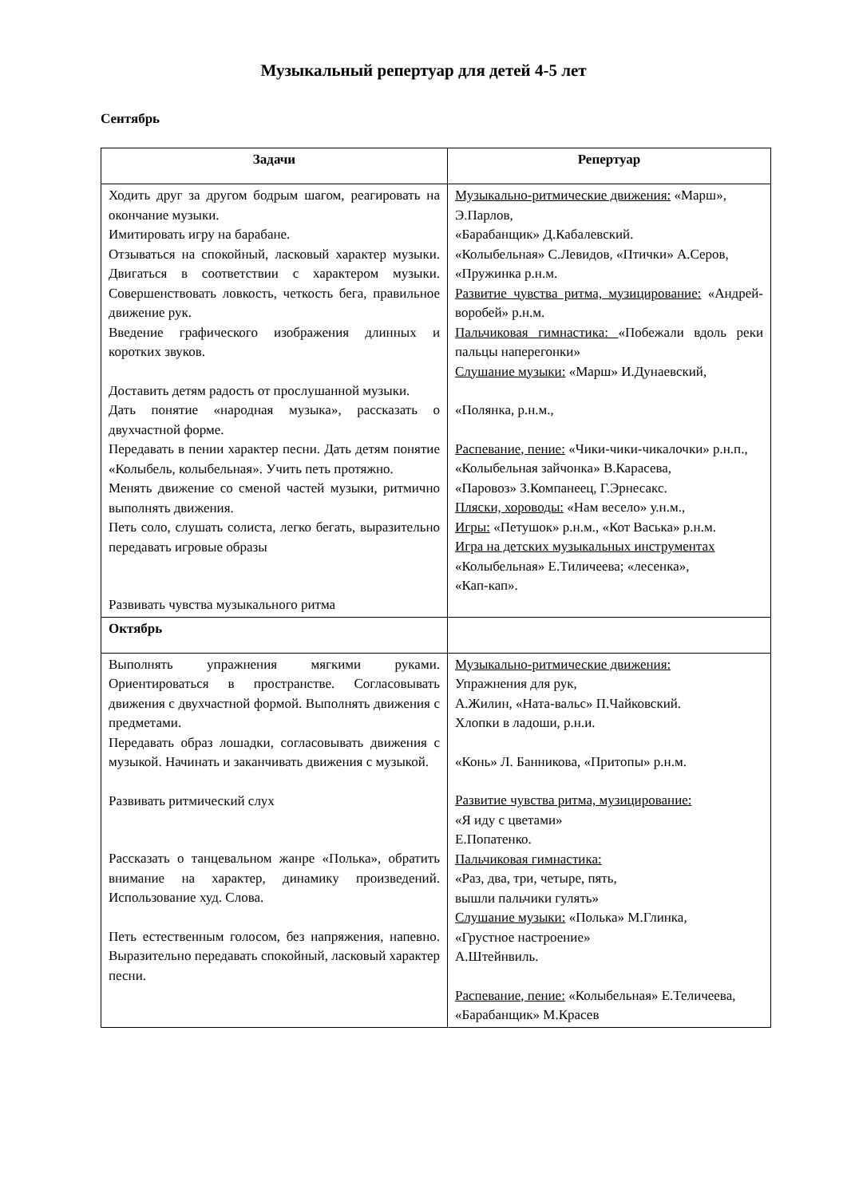Музыкальный репертуар для детей 4-5 лет
Сентябрь
| Задачи | Репертуар |
| --- | --- |
| Ходить друг за другом бодрым шагом, реагировать на окончание музыки. Имитировать игру на барабане. Отзываться на спокойный, ласковый характер музыки. Двигаться в соответствии с характером музыки. Совершенствовать ловкость, четкость бега, правильное движение рук. Введение графического изображения длинных и коротких звуков. Доставить детям радость от прослушанной музыки. Дать понятие «народная музыка», рассказать о двухчастной форме. Передавать в пении характер песни. Дать детям понятие «Колыбель, колыбельная». Учить петь протяжно. Менять движение со сменой частей музыки, ритмично выполнять движения. Петь соло, слушать солиста, легко бегать, выразительно передавать игровые образы Развивать чувства музыкального ритма | Музыкально-ритмические движения: «Марш», Э.Парлов, «Барабанщик» Д.Кабалевский. «Колыбельная» С.Левидов, «Птички» А.Серов, «Пружинка р.н.м. Развитие чувства ритма, музицирование: «Андрей-воробей» р.н.м. Пальчиковая гимнастика: «Побежали вдоль реки пальцы наперегонки» Слушание музыки: «Марш» И.Дунаевский, «Полянка, р.н.м., Распевание, пение: «Чики-чики-чикалочки» р.н.п., «Колыбельная зайчонка» В.Карасева, «Паровоз» З.Компанеец, Г.Эрнесакс. Пляски, хороводы: «Нам весело» у.н.м., Игры: «Петушок» р.н.м., «Кот Васька» р.н.м. Игра на детских музыкальных инструментах «Колыбельная» Е.Тиличеева; «лесенка», «Кап-кап». |
| Октябрь | |
| Выполнять упражнения мягкими руками. Ориентироваться в пространстве. Согласовывать движения с двухчастной формой. Выполнять движения с предметами. Передавать образ лошадки, согласовывать движения с музыкой. Начинать и заканчивать движения с музыкой. Развивать ритмический слух Рассказать о танцевальном жанре «Полька», обратить внимание на характер, динамику произведений. Использование худ. Слова. Петь естественным голосом, без напряжения, напевно. Выразительно передавать спокойный, ласковый характер песни. | Музыкально-ритмические движения: Упражнения для рук, А.Жилин, «Ната-вальс» П.Чайковский. Хлопки в ладоши, р.н.и. «Конь» Л. Банникова, «Притопы» р.н.м. Развитие чувства ритма, музицирование: «Я иду с цветами» Е.Попатенко. Пальчиковая гимнастика: «Раз, два, три, четыре, пять, вышли пальчики гулять» Слушание музыки: «Полька» М.Глинка, «Грустное настроение» А.Штейнвиль. Распевание, пение: «Колыбельная» Е.Теличеева, «Барабанщик» М.Красев |